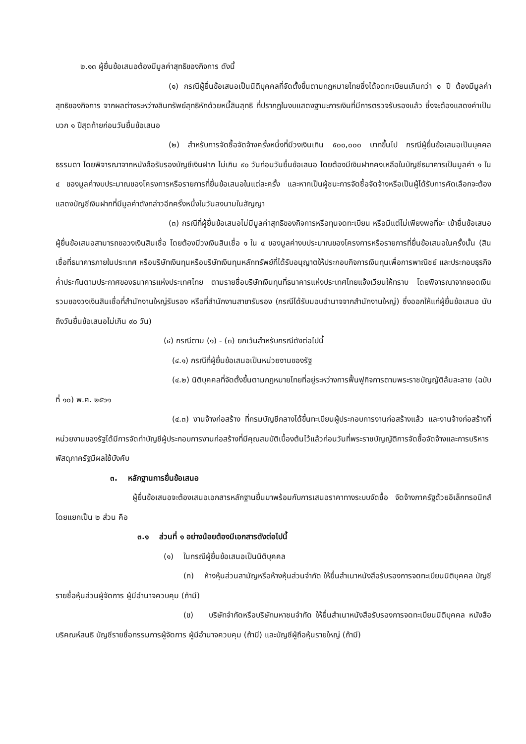๒.๑๓ ผู้ยื่นข้อเสนอต้องมีมูลค่าสุทธิของกิจการ ดังนี้
(๑) กรณีผู้ยื่นข้อเสนอเป็นนิติบุคคลที่จัดตั้งขึ้นตามกฎหมายไทยซึ่งได้จดทะเบียนเกินกว่า ๑ ปี ต้องมีมูลค่าสุทธิของกิจการ จากผลต่างระหว่างสินทรัพย์สุทธิหักด้วยหนี้สินสุทธิ ที่ปรากฏในงบแสดงฐานะการเงินที่มีการตรวจรับรองแล้ว ซึ่งจะต้องแสดงค่าเป็นบวก ๑ ปีสุดท้ายก่อนวันยื่นข้อเสนอ
(๒) สำหรับการจัดซื้อจัดจ้างครั้งหนึ่งที่มีวงเงินเกิน ๕๐๐,๐๐๐ บาทขึ้นไป กรณีผู้ยื่นข้อเสนอเป็นบุคคลธรรมดา โดยพิจารณาจากหนังสือรับรองบัญชีเงินฝาก ไม่เกิน ๙๐ วันก่อนวันยื่นข้อเสนอ โดยต้องมีเงินฝากคงเหลือในบัญชีธนาคารเป็นมูลค่า ๑ ใน ๔ ของมูลค่างบประมาณของโครงการหรือรายการที่ยื่นข้อเสนอในแต่ละครั้ง และหากเป็นผู้ชนะการจัดซื้อจัดจ้างหรือเป็นผู้ได้รับการคัดเลือกจะต้องแสดงบัญชีเงินฝากที่มีมูลค่าดังกล่าวอีกครั้งหนึ่งในวันลงนามในสัญญา
(๓) กรณีที่ผู้ยื่นข้อเสนอไม่มีมูลค่าสุทธิของกิจการหรือทุนจดทะเบียน หรือมีแต่ไม่เพียงพอที่จะ เข้ายื่นข้อเสนอ ผู้ยื่นข้อเสนอสามารถขอวงเงินสินเชื่อ โดยต้องมีวงเงินสินเชื่อ ๑ ใน ๔ ของมูลค่างบประมาณของโครงการหรือรายการที่ยื่นข้อเสนอในครั้งนั้น (สินเชื่อที่ธนาคารภายในประเทศ หรือบริษัทเงินทุนหรือบริษัทเงินทุนหลักทรัพย์ที่ได้รับอนุญาตให้ประกอบกิจการเงินทุนเพื่อการพาณิชย์ และประกอบธุรกิจค้ำประกันตามประกาศของธนาคารแห่งประเทศไทย ตามรายชื่อบริษัทเงินทุนที่ธนาคารแห่งประเทศไทยแจ้งเวียนให้ทราบ โดยพิจารณาจากยอดเงินรวมของวงเงินสินเชื่อที่สำนักงานใหญ่รับรอง หรือที่สำนักงานสาขารับรอง (กรณีได้รับมอบอำนาจจากสำนักงานใหญ่) ซึ่งออกให้แก่ผู้ยื่นข้อเสนอ นับถึงวันยื่นข้อเสนอไม่เกิน ๙๐ วัน)
(๔) กรณีตาม (๑) - (๓) ยกเว้นสำหรับกรณีดังต่อไปนี้
(๔.๑) กรณีที่ผู้ยื่นข้อเสนอเป็นหน่วยงานของรัฐ
(๔.๒) นิติบุคคลที่จัดตั้งขึ้นตามกฎหมายไทยที่อยู่ระหว่างการฟื้นฟูกิจการตามพระราชบัญญัติล้มละลาย (ฉบับที่ ๑๐) พ.ศ. ๒๕๖๑
(๔.๓) งานจ้างก่อสร้าง ที่กรมบัญชีกลางได้ขึ้นทะเบียนผู้ประกอบการงานก่อสร้างแล้ว และงานจ้างก่อสร้างที่หน่วยงานของรัฐได้มีการจัดทำบัญชีผู้ประกอบการงานก่อสร้างที่มีคุณสมบัติเบื้องต้นไว้แล้วก่อนวันที่พระราชบัญญัติการจัดซื้อจัดจ้างและการบริหารพัสดุภาครัฐมีผลใช้บังคับ
๓. หลักฐานการยื่นข้อเสนอ
ผู้ยื่นข้อเสนอจะต้องเสนอเอกสารหลักฐานยื่นมาพร้อมกับการเสนอราคาทางระบบจัดซื้อ จัดจ้างภาครัฐด้วยอิเล็กทรอนิกส์ โดยแยกเป็น ๒ ส่วน คือ
๓.๑ ส่วนที่ ๑ อย่างน้อยต้องมีเอกสารดังต่อไปนี้
(๑) ในกรณีผู้ยื่นข้อเสนอเป็นนิติบุคคล
(ก) ห้างหุ้นส่วนสามัญหรือห้างหุ้นส่วนจำกัด ให้ยื่นสำเนาหนังสือรับรองการจดทะเบียนนิติบุคคล บัญชีรายชื่อหุ้นส่วนผู้จัดการ ผู้มีอำนาจควบคุม (ถ้ามี)
(ข) บริษัทจำกัดหรือบริษัทมหาชนจำกัด ให้ยื่นสำเนาหนังสือรับรองการจดทะเบียนนิติบุคคล หนังสือบริคณห์สนธิ บัญชีรายชื่อกรรมการผู้จัดการ ผู้มีอำนาจควบคุม (ถ้ามี) และบัญชีผู้ถือหุ้นรายใหญ่ (ถ้ามี)